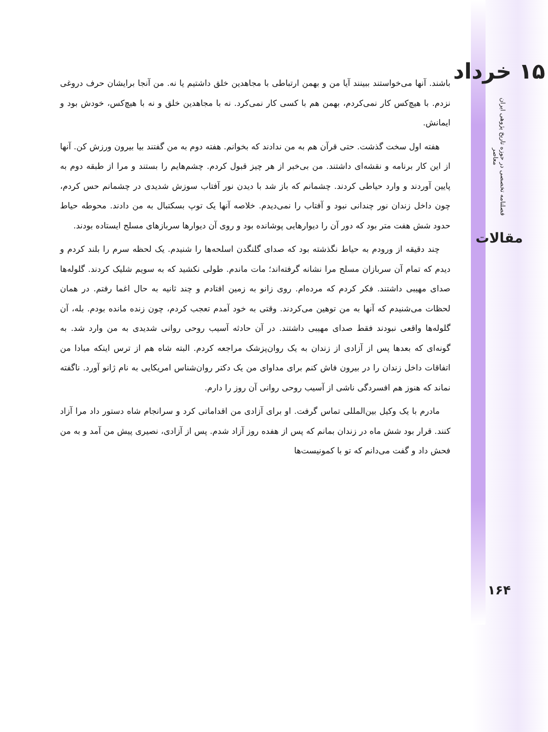۱۵ خرداد
فصلنامه تخصصی در حوزه تاریخ پژوهی ایران معاصر
مقالات
۱۶۴
باشند. آنها می‌خواستند ببینند آیا من و بهمن ارتباطی با مجاهدین خلق داشتیم یا نه. من آنجا برایشان حرف دروغی نزدم. با هیچ‌کس کار نمی‌کردم، بهمن هم با کسی کار نمی‌کرد. نه با مجاهدین خلق و نه با هیچ‌کس، خودش بود و ایمانش.
هفته اول سخت گذشت. حتی قرآن هم به من ندادند که بخوانم. هفته دوم به من گفتند بیا بیرون ورزش کن. آنها از این کار برنامه و نقشه‌ای داشتند. من بی‌خبر از هر چیز قبول کردم. چشم‌هایم را بستند و مرا از طبقه دوم به پایین آوردند و وارد حیاطی کردند. چشمانم که باز شد با دیدن نور آفتاب سوزش شدیدی در چشمانم حس کردم، چون داخل زندان نور چندانی نبود و آفتاب را نمی‌دیدم. خلاصه آنها یک توپ بسکتبال به من دادند. محوطه حیاط حدود شش هفت متر بود که دور آن را دیوارهایی پوشانده بود و روی آن دیوارها سربازهای مسلح ایستاده بودند.
چند دقیقه از ورودم به حیاط نگذشته بود که صدای گلنگدن اسلحه‌ها را شنیدم. یک لحظه سرم را بلند کردم و دیدم که تمام آن سربازان مسلح مرا نشانه گرفته‌اند؛ مات ماندم. طولی نکشید که به سویم شلیک کردند. گلوله‌ها صدای مهیبی داشتند. فکر کردم که مرده‌ام. روی زانو به زمین افتادم و چند ثانیه به حال اغما رفتم. در همان لحظات می‌شنیدم که آنها به من توهین می‌کردند. وقتی به خود آمدم تعجب کردم، چون زنده مانده بودم. بله، آن گلوله‌ها واقعی نبودند فقط صدای مهیبی داشتند. در آن حادثه آسیب روحی روانی شدیدی به من وارد شد. به گونه‌ای که بعدها پس از آزادی از زندان به یک روان‌پزشک مراجعه کردم. البته شاه هم از ترس اینکه مبادا من اتفاقات داخل زندان را در بیرون فاش کنم برای مداوای من یک دکتر روان‌شناس امریکایی به نام ژانو آورد. ناگفته نماند که هنوز هم افسردگی ناشی از آسیب روحی روانی آن روز را دارم.
مادرم با یک وکیل بین‌المللی تماس گرفت. او برای آزادی من اقداماتی کرد و سرانجام شاه دستور داد مرا آزاد کنند. قرار بود شش ماه در زندان بمانم که پس از هفده روز آزاد شدم. پس از آزادی، نصیری پیش من آمد و به من فحش داد و گفت می‌دانم که تو با کمونیست‌ها